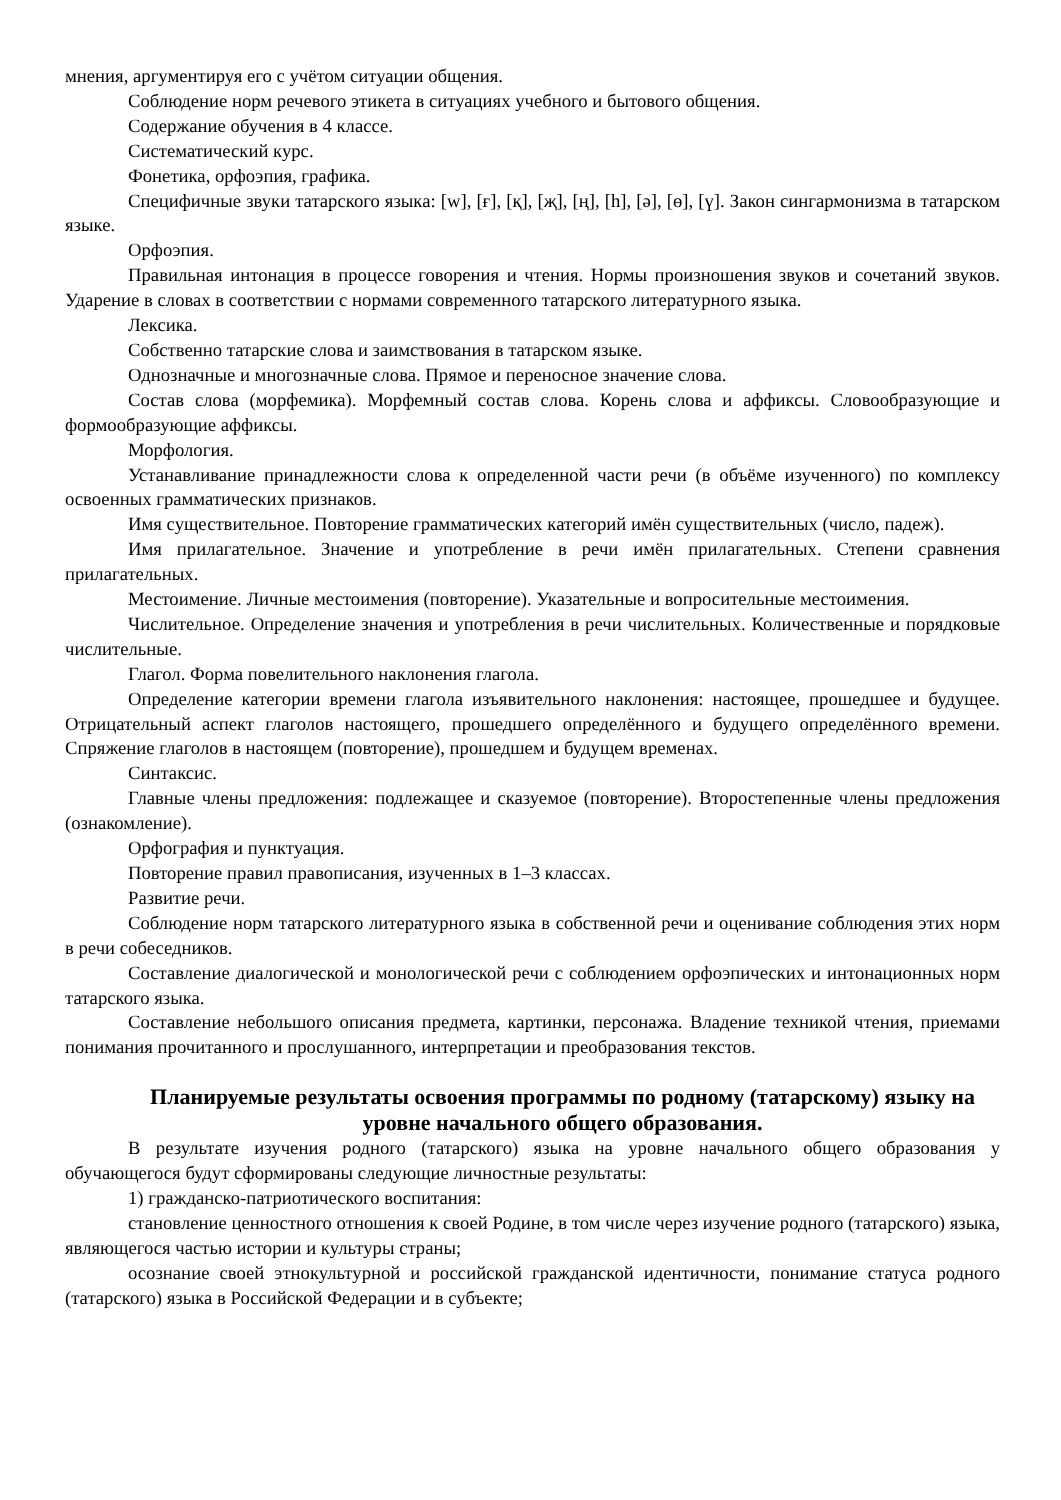мнения, аргументируя его с учётом ситуации общения.
Соблюдение норм речевого этикета в ситуациях учебного и бытового общения.
Содержание обучения в 4 классе.
Систематический курс.
Фонетика, орфоэпия, графика.
Специфичные звуки татарского языка: [w], [ғ], [қ], [җ], [ң], [h], [ә], [ө], [ү]. Закон сингармонизма в татарском языке.
Орфоэпия.
Правильная интонация в процессе говорения и чтения. Нормы произношения звуков и сочетаний звуков. Ударение в словах в соответствии с нормами современного татарского литературного языка.
Лексика.
Собственно татарские слова и заимствования в татарском языке.
Однозначные и многозначные слова. Прямое и переносное значение слова.
Состав слова (морфемика). Морфемный состав слова. Корень слова и аффиксы. Словообразующие и формообразующие аффиксы.
Морфология.
Устанавливание принадлежности слова к определенной части речи (в объёме изученного) по комплексу освоенных грамматических признаков.
Имя существительное. Повторение грамматических категорий имён существительных (число, падеж).
Имя прилагательное. Значение и употребление в речи имён прилагательных. Степени сравнения прилагательных.
Местоимение. Личные местоимения (повторение). Указательные и вопросительные местоимения.
Числительное. Определение значения и употребления в речи числительных. Количественные и порядковые числительные.
Глагол. Форма повелительного наклонения глагола.
Определение категории времени глагола изъявительного наклонения: настоящее, прошедшее и будущее. Отрицательный аспект глаголов настоящего, прошедшего определённого и будущего определённого времени. Спряжение глаголов в настоящем (повторение), прошедшем и будущем временах.
Синтаксис.
Главные члены предложения: подлежащее и сказуемое (повторение). Второстепенные члены предложения (ознакомление).
Орфография и пунктуация.
Повторение правил правописания, изученных в 1–3 классах.
Развитие речи.
Соблюдение норм татарского литературного языка в собственной речи и оценивание соблюдения этих норм в речи собеседников.
Составление диалогической и монологической речи с соблюдением орфоэпических и интонационных норм татарского языка.
Составление небольшого описания предмета, картинки, персонажа. Владение техникой чтения, приемами понимания прочитанного и прослушанного, интерпретации и преобразования текстов.
Планируемые результаты освоения программы по родному (татарскому) языку на уровне начального общего образования.
В результате изучения родного (татарского) языка на уровне начального общего образования у обучающегося будут сформированы следующие личностные результаты:
1) гражданско-патриотического воспитания:
становление ценностного отношения к своей Родине, в том числе через изучение родного (татарского) языка, являющегося частью истории и культуры страны;
осознание своей этнокультурной и российской гражданской идентичности, понимание статуса родного (татарского) языка в Российской Федерации и в субъекте;